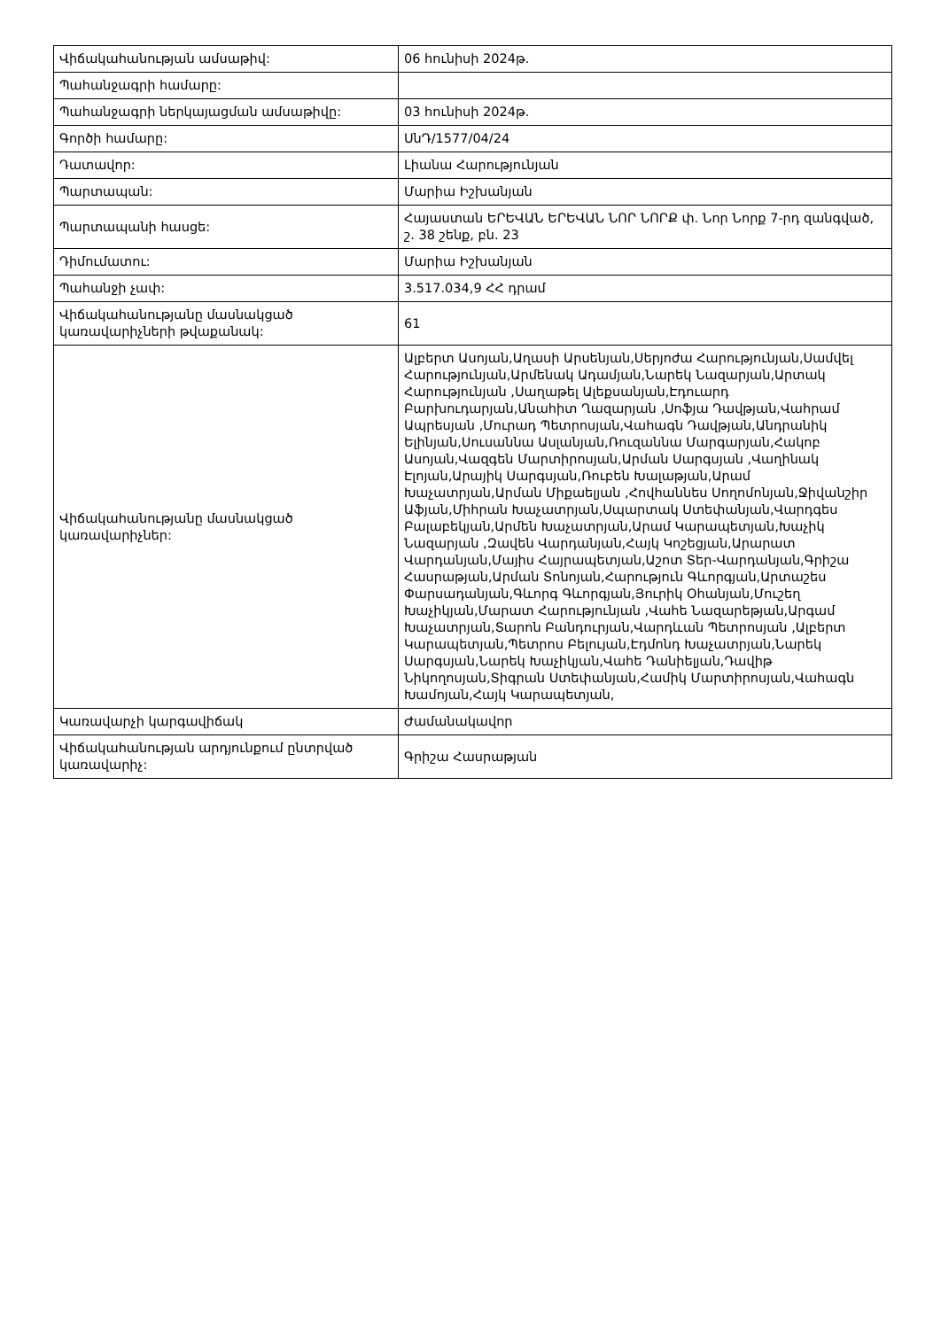| Վիճակահանության ամսաթիվ: | 06 հունիսի 2024թ. |
| Պահանջագրի համարը: | |
| Պահանջագրի ներկայացման ամսաթիվը: | 03 հունիսի 2024թ. |
| Գործի համարը: | ՍնԴ/1577/04/24 |
| Դատավոր: | Լիանա Հարությունյան |
| Պարտապան: | Մարիա Իշխանյան |
| Պարտապանի հասցե: | Հայաստան ԵՐԵՎԱՆ ԵՐԵՎԱՆ ՆՈՐ ՆՈՐՔ փ. Նոր Նորք 7-րդ զանգված, շ. 38 շենք, բն. 23 |
| Դիմումատու: | Մարիա Իշխանյան |
| Պահանջի չափ: | 3.517.034,9 ՀՀ դրամ |
| Վիճակահանությանը մասնակցած կառավարիչների թվաքանակ: | 61 |
| Վիճակահանությանը մասնակցած կառավարիչներ: | Ալբերտ Ասոյան,Աղասի Արսենյան,Սերյոժա Հարությունյան,Սամվել Հարությունյան,Արմենակ Ադամյան,Նարեկ Նազարյան,Արտակ Հարությունյան ,Սաղաթել Ալեքսանյան,Էդուարդ Բարխուդարյան,Անահիտ Ղազարյան ,Սոֆյա Դավթյան,Վահրամ Ապրեսյան ,Մուրադ Պետրոսյան,Վահագն Դավթյան,Անդրանիկ Ելինյան,Սուսաննա Ասլանյան,Ռուզաննա Մարգարյան,Հակոբ Ասոյան,Վազգեն Մարտիրոսյան,Արման Սարգսյան ,Վաղինակ Էլոյան,Արայիկ Սարգսյան,Ռուբեն Խալաթյան,Արամ Խաչատրյան,Արման Միքաելյան ,Հովհաննես Սողոմոնյան,Ջիվանշիր Աֆյան,Միհրան Խաչատրյան,Սպարտակ Ստեփանյան,Վարդգես Բալաբեկյան,Արմեն Խաչատրյան,Արամ Կարապետյան,Խաչիկ Նազարյան ,Զավեն Վարդանյան,Հայկ Կոշեցյան,Արարատ Վարդանյան,Մայիս Հայրապետյան,Աշոտ Տեր-Վարդանյան,Գրիշա Հասրաթյան,Արման Տոնոյան,Հարություն Գևորգյան,Արտաշես Փարսադանյան,Գևորգ Գևորգյան,Յուրիկ Օհանյան,Մուշեղ Խաչիկյան,Մարատ Հարությունյան ,Վահե Նազարեթյան,Արգամ Խաչատրյան,Տարոն Բանդուրյան,Վարդևան Պետրոսյան ,Ալբերտ Կարապետյան,Պետրոս Բելույան,Էդմոնդ Խաչատրյան,Նարեկ Սարգսյան,Նարեկ Խաչիկյան,Վահե Դանիելյան,Դավիթ Նիկողոսյան,Տիգրան Ստեփանյան,Համիկ Մարտիրոսյան,Վահագն Խամոյան,Հայկ Կարապետյան, |
| Կառավարչի կարգավիճակ | Ժամանակավոր |
| Վիճակահանության արդյունքում ընտրված կառավարիչ: | Գրիշա Հասրաթյան |